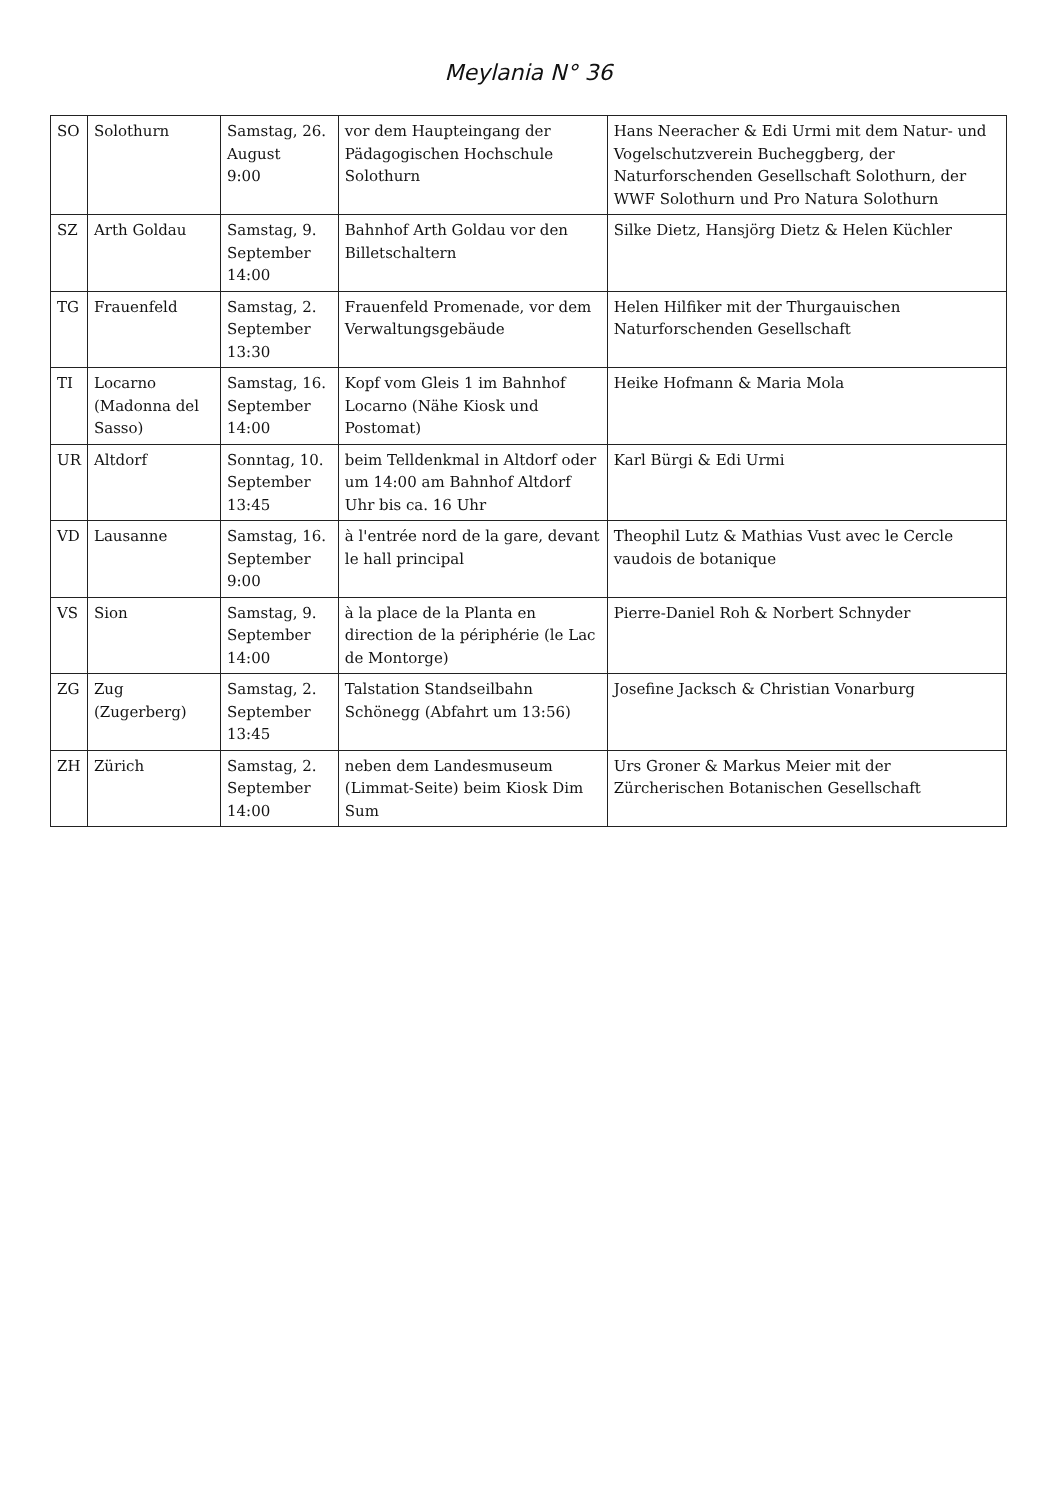Meylania N° 36
| SO | Solothurn | Samstag, 26. August 9:00 | vor dem Haupteingang der Pädagogischen Hochschule Solothurn | Hans Neeracher & Edi Urmi mit dem Natur- und Vogelschutzverein Bucheggberg, der Naturforschenden Gesellschaft Solothurn, der WWF Solothurn und Pro Natura Solothurn |
| SZ | Arth Goldau | Samstag, 9. September 14:00 | Bahnhof Arth Goldau vor den Billetschaltern | Silke Dietz, Hansjörg Dietz & Helen Küchler |
| TG | Frauenfeld | Samstag, 2. September 13:30 | Frauenfeld Promenade, vor dem Verwaltungsgebäude | Helen Hilfiker mit der Thurgauischen Naturforschenden Gesellschaft |
| TI | Locarno (Madonna del Sasso) | Samstag, 16. September 14:00 | Kopf vom Gleis 1 im Bahnhof Locarno (Nähe Kiosk und Postomat) | Heike Hofmann & Maria Mola |
| UR | Altdorf | Sonntag, 10. September 13:45 | beim Telldenkmal in Altdorf oder um 14:00 am Bahnhof Altdorf Uhr bis ca. 16 Uhr | Karl Bürgi & Edi Urmi |
| VD | Lausanne | Samstag, 16. September 9:00 | à l'entrée nord de la gare, devant le hall principal | Theophil Lutz & Mathias Vust avec le Cercle vaudois de botanique |
| VS | Sion | Samstag, 9. September 14:00 | à la place de la Planta en direction de la périphérie (le Lac de Montorge) | Pierre-Daniel Roh & Norbert Schnyder |
| ZG | Zug (Zugerberg) | Samstag, 2. September 13:45 | Talstation Standseilbahn Schönegg (Abfahrt um 13:56) | Josefine Jacksch & Christian Vonarburg |
| ZH | Zürich | Samstag, 2. September 14:00 | neben dem Landesmuseum (Limmat-Seite) beim Kiosk Dim Sum | Urs Groner & Markus Meier mit der Zürcherischen Botanischen Gesellschaft |